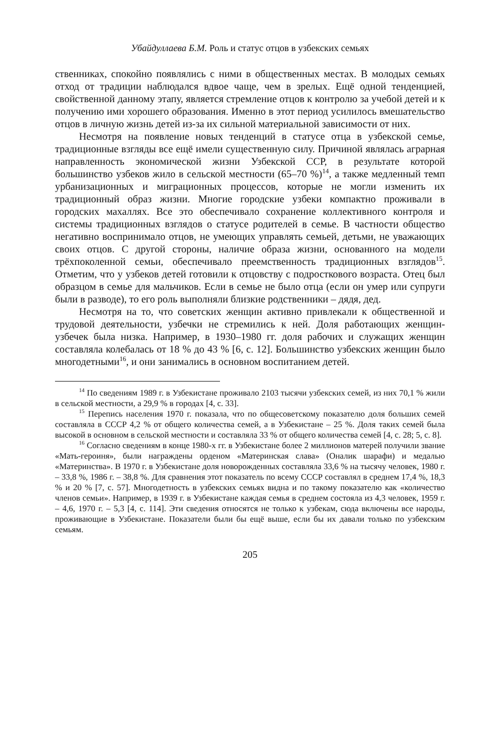Убайдуллаева Б.М. Роль и статус отцов в узбекских семьях
ственниках, спокойно появлялись с ними в общественных местах. В молодых семьях отход от традиции наблюдался вдвое чаще, чем в зрелых. Ещё одной тенденцией, свойственной данному этапу, является стремление отцов к контролю за учебой детей и к получению ими хорошего образования. Именно в этот период усилилось вмешательство отцов в личную жизнь детей из-за их сильной материальной зависимости от них.
Несмотря на появление новых тенденций в статусе отца в узбекской семье, традиционные взгляды все ещё имели существенную силу. Причиной являлась аграрная направленность экономической жизни Узбекской ССР, в результате которой большинство узбеков жило в сельской местности (65–70 %)<sup>14</sup>, а также медленный темп урбанизационных и миграционных процессов, которые не могли изменить их традиционный образ жизни. Многие городские узбеки компактно проживали в городских махаллях. Все это обеспечивало сохранение коллективного контроля и системы традиционных взглядов о статусе родителей в семье. В частности общество негативно воспринимало отцов, не умеющих управлять семьей, детьми, не уважающих своих отцов. С другой стороны, наличие образа жизни, основанного на модели трёхпоколенной семьи, обеспечивало преемственность традиционных взглядов<sup>15</sup>. Отметим, что у узбеков детей готовили к отцовству с подросткового возраста. Отец был образцом в семье для мальчиков. Если в семье не было отца (если он умер или супруги были в разводе), то его роль выполняли близкие родственники – дядя, дед.
Несмотря на то, что советских женщин активно привлекали к общественной и трудовой деятельности, узбечки не стремились к ней. Доля работающих женщин-узбечек была низка. Например, в 1930–1980 гг. доля рабочих и служащих женщин составляла колебалась от 18 % до 43 % [6, с. 12]. Большинство узбекских женщин было многодетными<sup>16</sup>, и они занимались в основном воспитанием детей.
<sup>14</sup> По сведениям 1989 г. в Узбекистане проживало 2103 тысячи узбекских семей, из них 70,1 % жили в сельской местности, а 29,9 % в городах [4, с. 33].
<sup>15</sup> Перепись населения 1970 г. показала, что по общесоветскому показателю доля больших семей составляла в СССР 4,2 % от общего количества семей, а в Узбекистане – 25 %. Доля таких семей была высокой в основном в сельской местности и составляла 33 % от общего количества семей [4, с. 28; 5, с. 8].
<sup>16</sup> Согласно сведениям в конце 1980-х гг. в Узбекистане более 2 миллионов матерей получили звание «Мать-героиня», были награждены орденом «Материнская слава» (Оналик шарафи) и медалью «Материнства». В 1970 г. в Узбекистане доля новорожденных составляла 33,6 % на тысячу человек, 1980 г. – 33,8 %, 1986 г. – 38,8 %. Для сравнения этот показатель по всему СССР составлял в среднем 17,4 %, 18,3 % и 20 % [7, с. 57]. Многодетность в узбекских семьях видна и по такому показателю как «количество членов семьи». Например, в 1939 г. в Узбекистане каждая семья в среднем состояла из 4,3 человек, 1959 г. – 4,6, 1970 г. – 5,3 [4, с. 114]. Эти сведения относятся не только к узбекам, сюда включены все народы, проживающие в Узбекистане. Показатели были бы ещё выше, если бы их давали только по узбекским семьям.
205